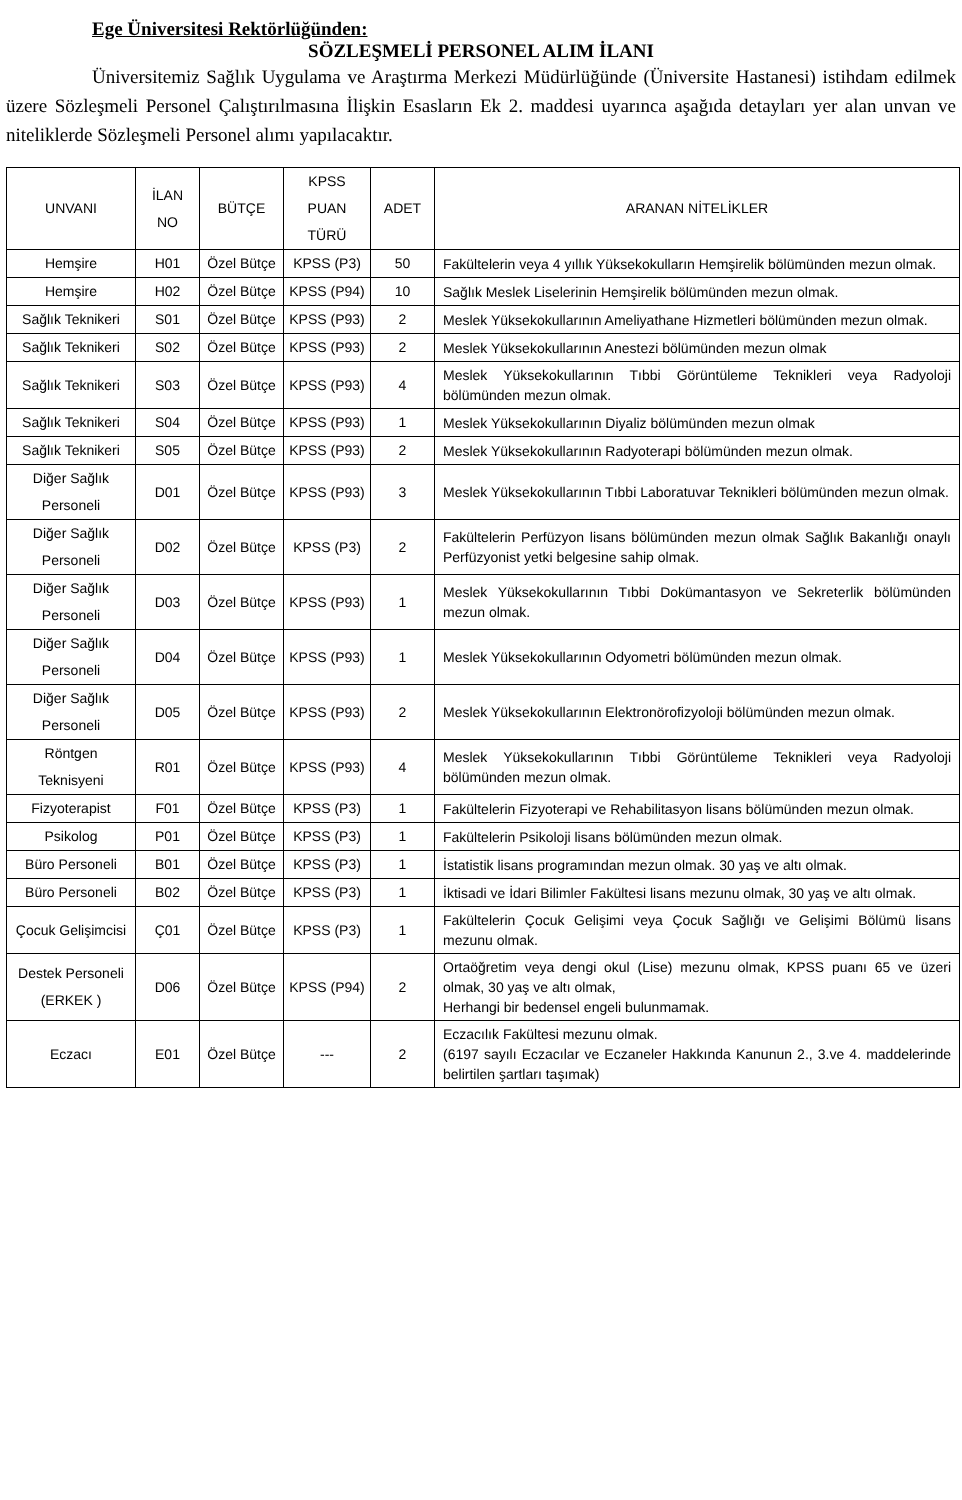Ege Üniversitesi Rektörlüğünden:
SÖZLEŞMELİ PERSONEL ALIM İLANI
Üniversitemiz Sağlık Uygulama ve Araştırma Merkezi Müdürlüğünde (Üniversite Hastanesi) istihdam edilmek üzere Sözleşmeli Personel Çalıştırılmasına İlişkin Esasların Ek 2. maddesi uyarınca aşağıda detayları yer alan unvan ve niteliklerde Sözleşmeli Personel alımı yapılacaktır.
| UNVANI | İLAN NO | BÜTÇE | KPSS PUAN TÜRÜ | ADET | ARANAN NİTELİKLER |
| --- | --- | --- | --- | --- | --- |
| Hemşire | H01 | Özel Bütçe | KPSS (P3) | 50 | Fakültelerin veya 4 yıllık Yüksekokulların Hemşirelik bölümünden mezun olmak. |
| Hemşire | H02 | Özel Bütçe | KPSS (P94) | 10 | Sağlık Meslek Liselerinin Hemşirelik bölümünden mezun olmak. |
| Sağlık Teknikeri | S01 | Özel Bütçe | KPSS (P93) | 2 | Meslek Yüksekokullarının Ameliyathane Hizmetleri bölümünden mezun olmak. |
| Sağlık Teknikeri | S02 | Özel Bütçe | KPSS (P93) | 2 | Meslek Yüksekokullarının Anestezi bölümünden mezun olmak |
| Sağlık Teknikeri | S03 | Özel Bütçe | KPSS (P93) | 4 | Meslek Yüksekokullarının Tıbbi Görüntüleme Teknikleri veya Radyoloji bölümünden mezun olmak. |
| Sağlık Teknikeri | S04 | Özel Bütçe | KPSS (P93) | 1 | Meslek Yüksekokullarının Diyaliz bölümünden mezun olmak |
| Sağlık Teknikeri | S05 | Özel Bütçe | KPSS (P93) | 2 | Meslek Yüksekokullarının Radyoterapi bölümünden mezun olmak. |
| Diğer Sağlık Personeli | D01 | Özel Bütçe | KPSS (P93) | 3 | Meslek Yüksekokullarının Tıbbi Laboratuvar Teknikleri bölümünden mezun olmak. |
| Diğer Sağlık Personeli | D02 | Özel Bütçe | KPSS (P3) | 2 | Fakültelerin Perfüzyon lisans bölümünden mezun olmak Sağlık Bakanlığı onaylı Perfüzyonist yetki belgesine sahip olmak. |
| Diğer Sağlık Personeli | D03 | Özel Bütçe | KPSS (P93) | 1 | Meslek Yüksekokullarının Tıbbi Dokümantasyon ve Sekreterlik bölümünden mezun olmak. |
| Diğer Sağlık Personeli | D04 | Özel Bütçe | KPSS (P93) | 1 | Meslek Yüksekokullarının Odyometri bölümünden mezun olmak. |
| Diğer Sağlık Personeli | D05 | Özel Bütçe | KPSS (P93) | 2 | Meslek Yüksekokullarının Elektronörofizyoloji bölümünden mezun olmak. |
| Röntgen Teknisyeni | R01 | Özel Bütçe | KPSS (P93) | 4 | Meslek Yüksekokullarının Tıbbi Görüntüleme Teknikleri veya Radyoloji bölümünden mezun olmak. |
| Fizyoterapist | F01 | Özel Bütçe | KPSS (P3) | 1 | Fakültelerin Fizyoterapi ve Rehabilitasyon lisans bölümünden mezun olmak. |
| Psikolog | P01 | Özel Bütçe | KPSS (P3) | 1 | Fakültelerin Psikoloji lisans bölümünden mezun olmak. |
| Büro Personeli | B01 | Özel Bütçe | KPSS (P3) | 1 | İstatistik lisans programından mezun olmak. 30 yaş ve altı olmak. |
| Büro Personeli | B02 | Özel Bütçe | KPSS (P3) | 1 | İktisadi ve İdari Bilimler Fakültesi lisans mezunu olmak, 30 yaş ve altı olmak. |
| Çocuk Gelişimcisi | Ç01 | Özel Bütçe | KPSS (P3) | 1 | Fakültelerin Çocuk Gelişimi veya Çocuk Sağlığı ve Gelişimi Bölümü lisans mezunu olmak. |
| Destek Personeli (ERKEK ) | D06 | Özel Bütçe | KPSS (P94) | 2 | Ortaöğretim veya dengi okul (Lise) mezunu olmak, KPSS puanı 65 ve üzeri olmak, 30 yaş ve altı olmak, Herhangi bir bedensel engeli bulunmamak. |
| Eczacı | E01 | Özel Bütçe | --- | 2 | Eczacılık Fakültesi mezunu olmak. (6197 sayılı Eczacılar ve Eczaneler Hakkında Kanunun 2., 3.ve 4. maddelerinde belirtilen şartları taşımak) |